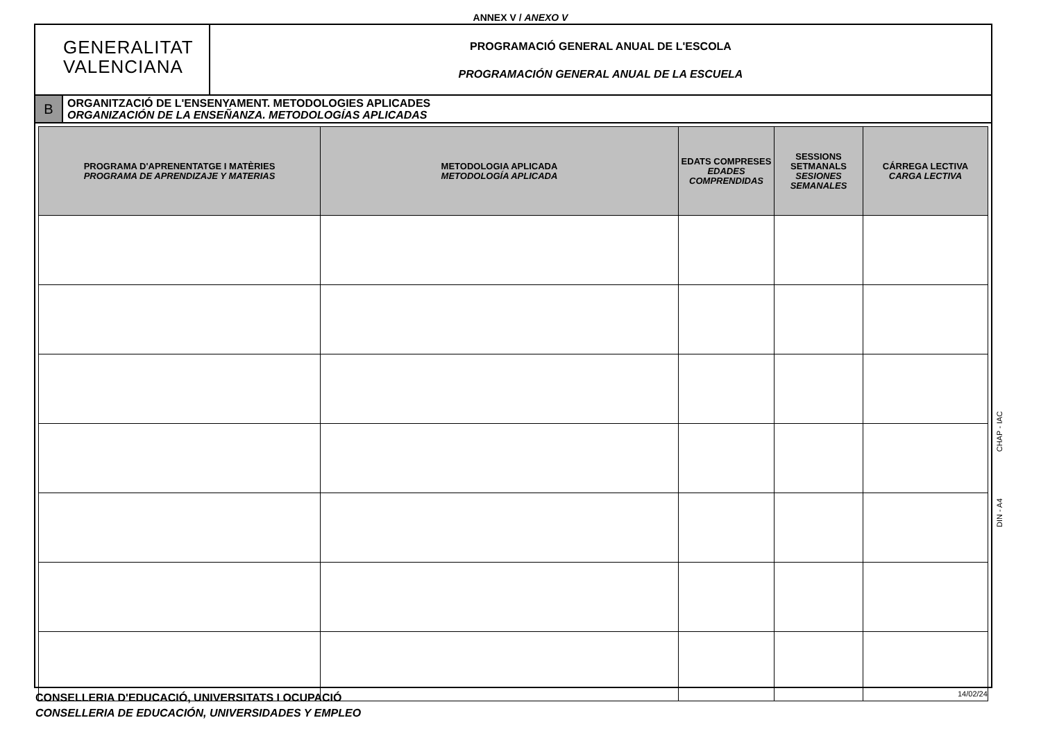ANNEX V / ANEXO V
GENERALITAT
VALENCIANA
PROGRAMACIÓ GENERAL ANUAL DE L'ESCOLA
PROGRAMACIÓN GENERAL ANUAL DE LA ESCUELA
B
ORGANITZACIÓ DE L'ENSENYAMENT. METODOLOGIES APLICADES
ORGANIZACIÓN DE LA ENSEÑANZA. METODOLOGÍAS APLICADAS
| PROGRAMA D'APRENENTATGE I MATÈRIES PROGRAMA DE APRENDIZAJE Y MATERIAS | METODOLOGIA APLICADA METODOLOGÍA APLICADA | EDATS COMPRESES EDADES COMPRENDIDAS | SESSIONS SETMANALS SESIONES SEMANALES | CÁRREGA LECTIVA CARGA LECTIVA |
| --- | --- | --- | --- | --- |
DIN - A4 CHAP - IAC
CONSELLERIA D'EDUCACIÓ, UNIVERSITATS I OCUPACIÓ
CONSELLERIA DE EDUCACIÓN, UNIVERSIDADES Y EMPLEO
14/02/24